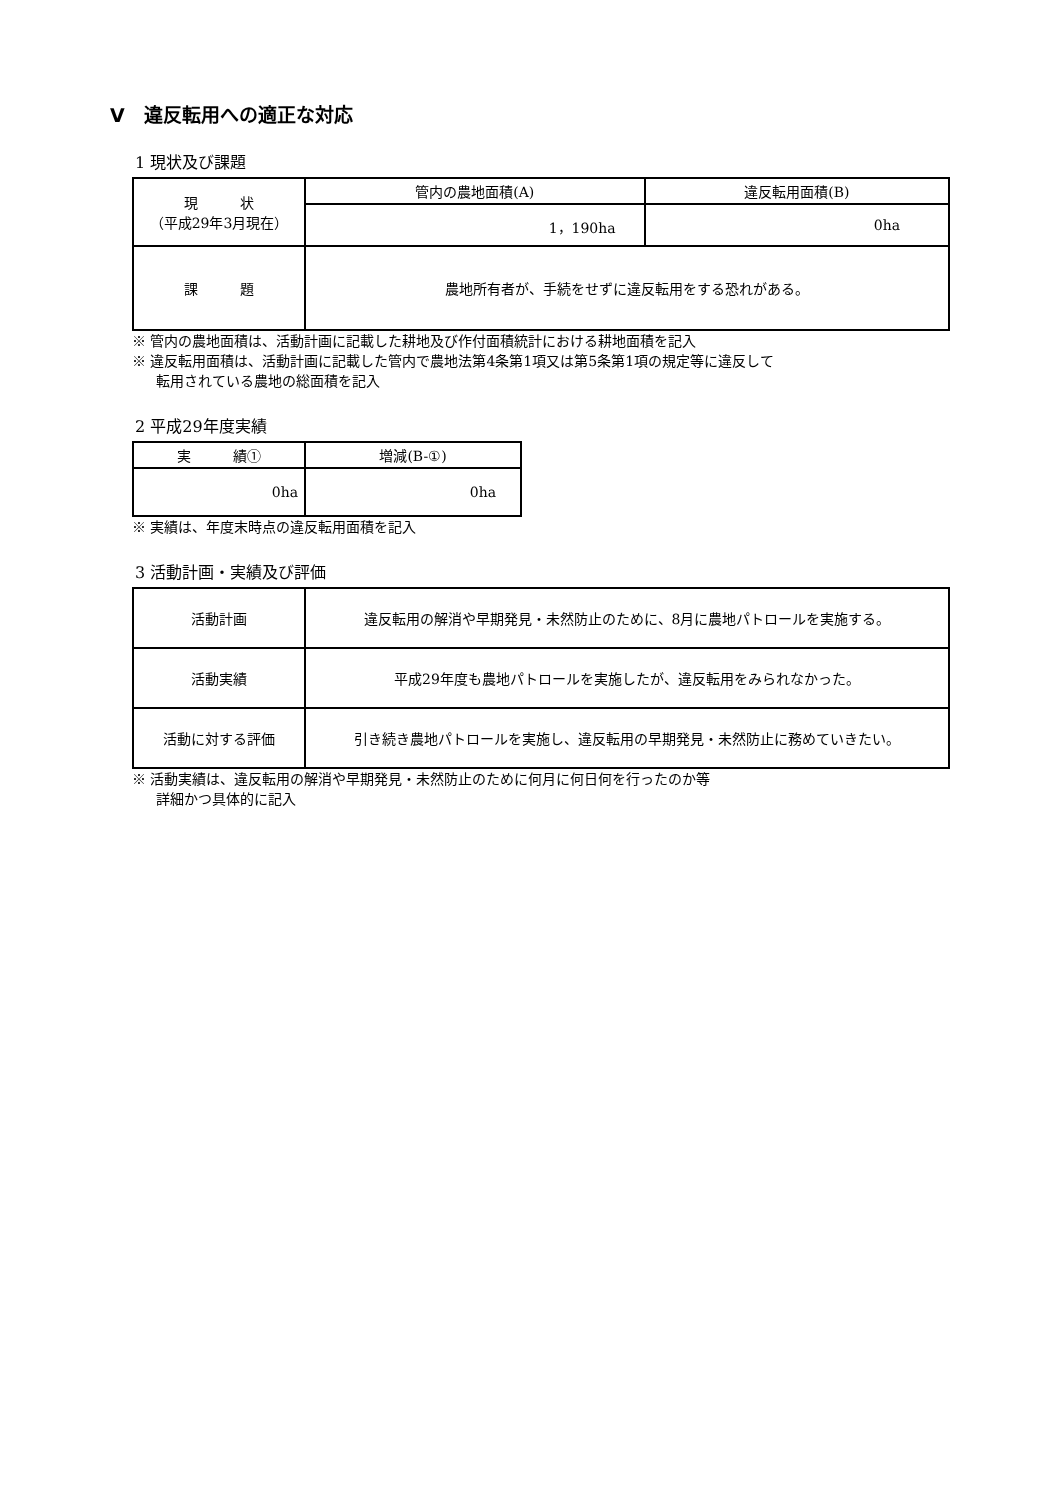Ⅴ　違反転用への適正な対応
1 現状及び課題
| 現 状 （平成29年3月現在） | 管内の農地面積(A) | 違反転用面積(B) |
| | 1，190ha | 0ha |
| 課 題 | 農地所有者が、手続をせずに違反転用をする恐れがある。 | |
※ 管内の農地面積は、活動計画に記載した耕地及び作付面積統計における耕地面積を記入
※ 違反転用面積は、活動計画に記載した管内で農地法第4条第1項又は第5条第1項の規定等に違反して
転用されている農地の総面積を記入
2 平成29年度実績
| 実 績① | 増減(B-①) |
| 0ha | 0ha |
※ 実績は、年度末時点の違反転用面積を記入
3 活動計画・実績及び評価
| 活動計画 | 違反転用の解消や早期発見・未然防止のために、8月に農地パトロールを実施する。 |
| 活動実績 | 平成29年度も農地パトロールを実施したが、違反転用をみられなかった。 |
| 活動に対する評価 | 引き続き農地パトロールを実施し、違反転用の早期発見・未然防止に務めていきたい。 |
※ 活動実績は、違反転用の解消や早期発見・未然防止のために何月に何日何を行ったのか等
詳細かつ具体的に記入